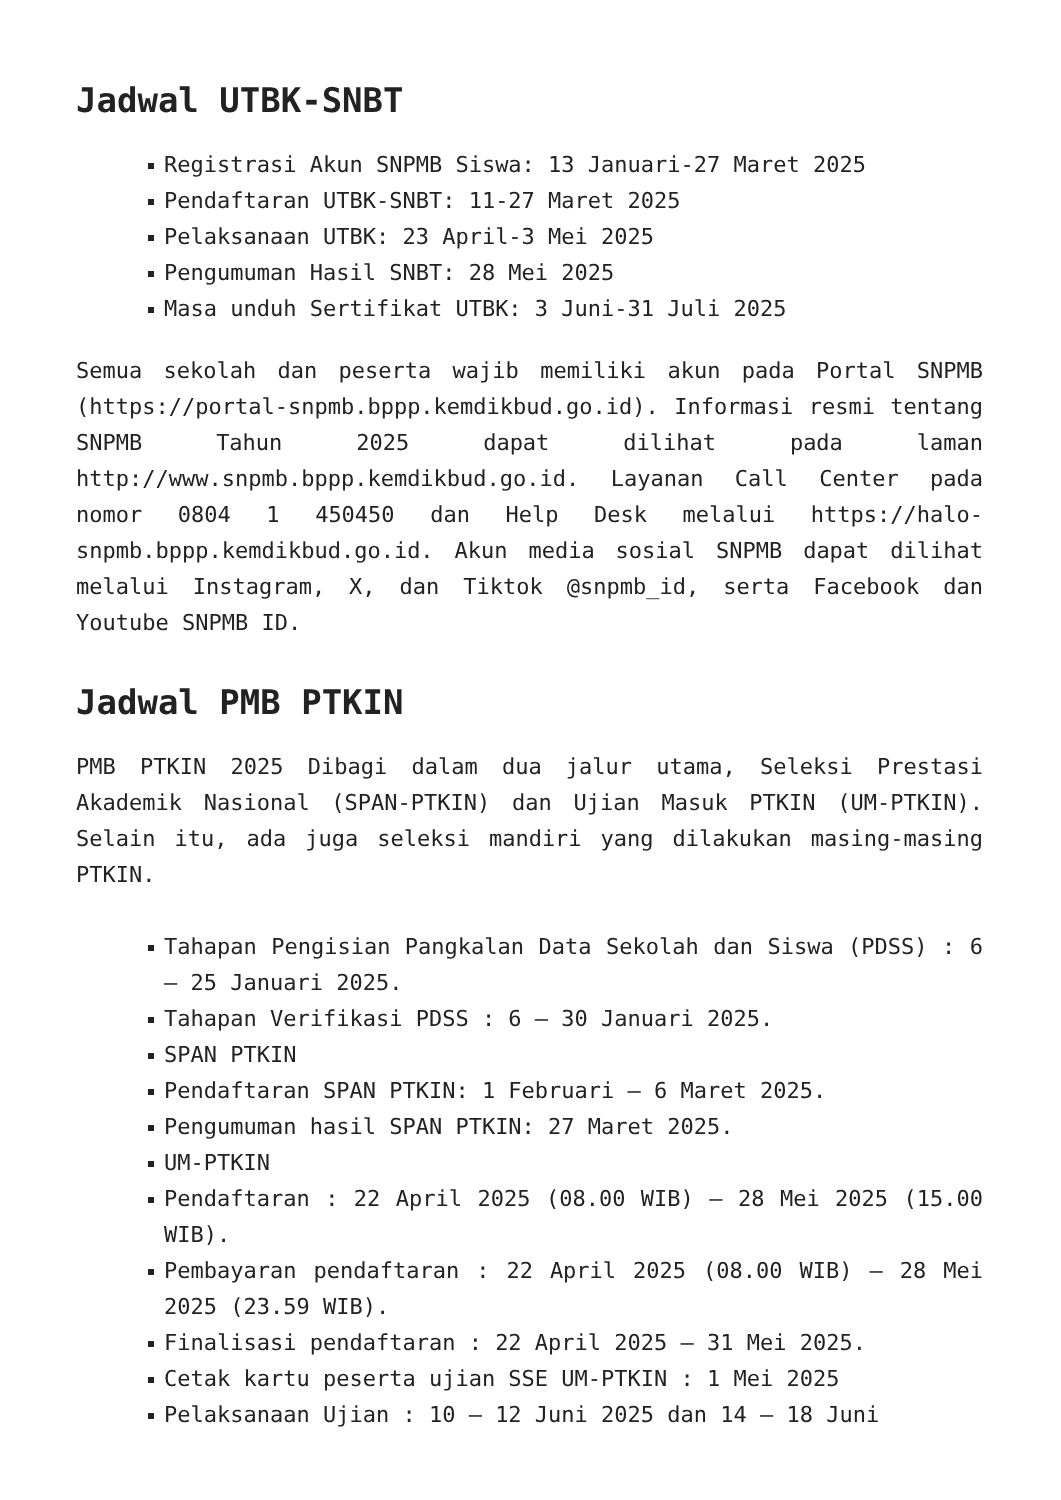Jadwal UTBK-SNBT
Registrasi Akun SNPMB Siswa: 13 Januari-27 Maret 2025
Pendaftaran UTBK-SNBT: 11-27 Maret 2025
Pelaksanaan UTBK: 23 April-3 Mei 2025
Pengumuman Hasil SNBT: 28 Mei 2025
Masa unduh Sertifikat UTBK: 3 Juni-31 Juli 2025
Semua sekolah dan peserta wajib memiliki akun pada Portal SNPMB (https://portal-snpmb.bppp.kemdikbud.go.id). Informasi resmi tentang SNPMB Tahun 2025 dapat dilihat pada laman http://www.snpmb.bppp.kemdikbud.go.id. Layanan Call Center pada nomor 0804 1 450450 dan Help Desk melalui https://halo-snpmb.bppp.kemdikbud.go.id. Akun media sosial SNPMB dapat dilihat melalui Instagram, X, dan Tiktok @snpmb_id, serta Facebook dan Youtube SNPMB ID.
Jadwal PMB PTKIN
PMB PTKIN 2025 Dibagi dalam dua jalur utama, Seleksi Prestasi Akademik Nasional (SPAN-PTKIN) dan Ujian Masuk PTKIN (UM-PTKIN). Selain itu, ada juga seleksi mandiri yang dilakukan masing-masing PTKIN.
Tahapan Pengisian Pangkalan Data Sekolah dan Siswa (PDSS) : 6 – 25 Januari 2025.
Tahapan Verifikasi PDSS : 6 – 30 Januari 2025.
SPAN PTKIN
Pendaftaran SPAN PTKIN: 1 Februari – 6 Maret 2025.
Pengumuman hasil SPAN PTKIN: 27 Maret 2025.
UM-PTKIN
Pendaftaran : 22 April 2025 (08.00 WIB) – 28 Mei 2025 (15.00 WIB).
Pembayaran pendaftaran : 22 April 2025 (08.00 WIB) – 28 Mei 2025 (23.59 WIB).
Finalisasi pendaftaran : 22 April 2025 – 31 Mei 2025.
Cetak kartu peserta ujian SSE UM-PTKIN : 1 Mei 2025
Pelaksanaan Ujian : 10 – 12 Juni 2025 dan 14 – 18 Juni